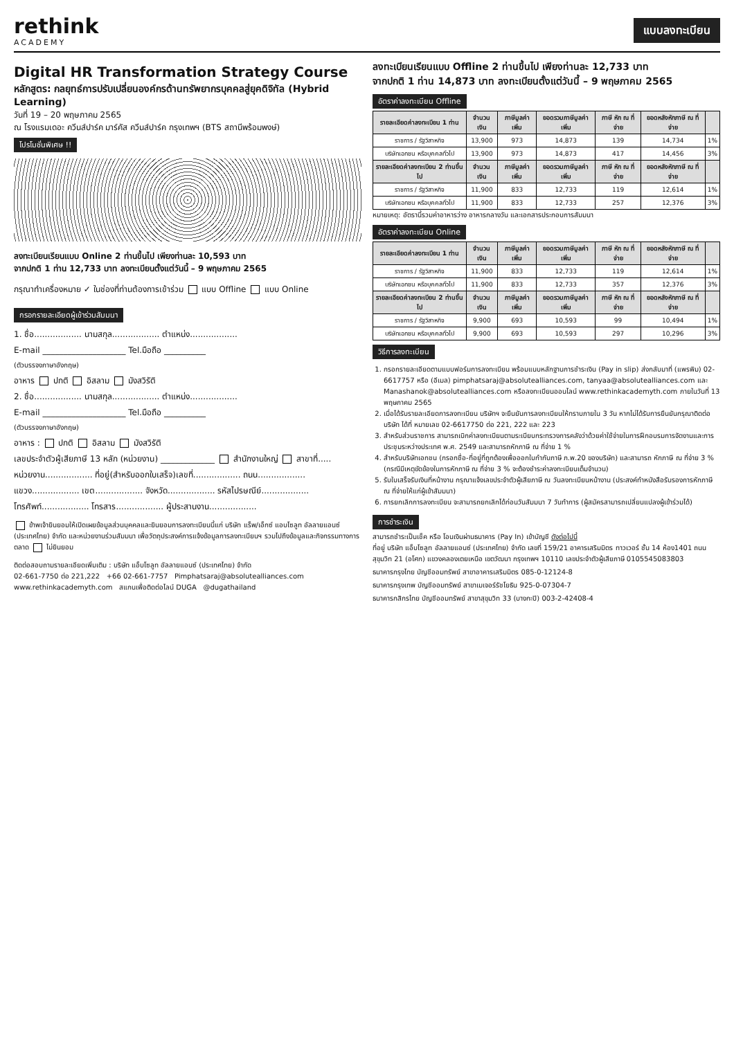rethink
ACADEMY
แบบลงทะเบียน
Digital HR Transformation Strategy Course
หลักสูตร: กลยุทธ์การปรับเปลี่ยนองค์กรด้านทรัพยากรบุคคลสู่ยุคดิจิทัล (Hybrid Learning)
วันที่ 19 – 20 พฤษภาคม 2565
ณ โรงแรมเดอะ ควีนส์ปาร์ค มาร์คัส ควีนส์ปาร์ค กรุงเทพฯ (BTS สถานีพร้อมพงษ์)
โปรโมชั่นพิเศษ !!
ลงทะเบียนเรียนแบบ Online 2 ท่านขึ้นไป เพียงท่านละ 10,593 บาท
จากปกติ 1 ท่าน 12,733 บาท ลงทะเบียนตั้งแต่วันนี้ – 9 พฤษภาคม 2565
กรุณาทำเครื่องหมาย ✓ ในช่องที่ท่านต้องการเข้าร่วม แบบ Offline แบบ Online
กรอกรายละเอียดผู้เข้าร่วมสัมมนา
1. ชื่อ.................. นามสกุล.................. ตำแหน่ง..................
E-mail ____________________ Tel.มือถือ __________
(ตัวบรรจงภาษาอังกฤษ)
อาหาร ปกติ อิสลาม มังสวิรัติ
2. ชื่อ.................. นามสกุล.................. ตำแหน่ง..................
E-mail ____________________ Tel.มือถือ __________
(ตัวบรรจงภาษาอังกฤษ)
อาหาร : ปกติ อิสลาม มังสวิรัติ
เลขประจำตัวผู้เสียภาษี 13 หลัก (หน่วยงาน) _____________ สำนักงานใหญ่ สาขาที่.....
หน่วยงาน.................. ที่อยู่(สำหรับออกใบเสร็จ)เลขที่.................. ถนน..................
แขวง.................. เขต.................. จังหวัด.................. รหัสไปรษณีย์..................
โทรศัพท์.................. โทรสาร.................. ผู้ประสานงาน..................
ข้าพเจ้ายินยอมให้เปิดเผยข้อมูลส่วนบุคคลและยินยอมการลงทะเบียนนี้แก่ บริษัท แร็พ/เอ็กซ์ แอบโซลูท อัลลายแอนซ์ (ประเทศไทย) จำกัด และหน่วยงานร่วมสัมมนา เพื่อวัตถุประสงค์การแจ้งข้อมูลการลงทะเบียนฯ รวมไปถึงข้อมูลและกิจกรรมทางการตลาด ไม่ยินยอม
ติดต่อสอบถามรายละเอียดเพิ่มเติม : บริษัท แอ็บโซลูท อัลลายแอนซ์ (ประเทศไทย) จำกัด
02-661-7750 ต่อ 221,222 +66 02-661-7757 Pimphatsaraj@absolutealliances.com www.rethinkacademyth.com สแกนเพื่อติดต่อไลน์ DUGA @dugathailand
ลงทะเบียนเรียนแบบ Offline 2 ท่านขึ้นไป เพียงท่านละ 12,733 บาท
จากปกติ 1 ท่าน 14,873 บาท ลงทะเบียนตั้งแต่วันนี้ – 9 พฤษภาคม 2565
อัตราค่าลงทะเบียน Offline
| รายละเอียดค่าลงทะเบียน 1 ท่าน | จำนวนเงิน | ภาษีมูลค่าเพิ่ม | ยอดรวมภาษีมูลค่าเพิ่ม | ภาษี หัก ณ ที่จ่าย | ยอดหลังหักภาษี ณ ที่จ่าย | |
| --- | --- | --- | --- | --- | --- | --- |
| ราชการ / รัฐวิสาหกิจ | 13,900 | 973 | 14,873 | 139 | 14,734 | 1% |
| บริษัทเอกชน หรือบุคคลทั่วไป | 13,900 | 973 | 14,873 | 417 | 14,456 | 3% |
| รายละเอียดค่าลงทะเบียน 2 ท่านขึ้นไป | จำนวนเงิน | ภาษีมูลค่าเพิ่ม | ยอดรวมภาษีมูลค่าเพิ่ม | ภาษี หัก ณ ที่จ่าย | ยอดหลังหักภาษี ณ ที่จ่าย | |
| ราชการ / รัฐวิสาหกิจ | 11,900 | 833 | 12,733 | 119 | 12,614 | 1% |
| บริษัทเอกชน หรือบุคคลทั่วไป | 11,900 | 833 | 12,733 | 257 | 12,376 | 3% |
หมายเหตุ: อัตรานี้รวมค่าอาหารว่าง อาหารกลางวัน และเอกสารประกอบการสัมมนา
อัตราค่าลงทะเบียน Online
| รายละเอียดค่าลงทะเบียน 1 ท่าน | จำนวนเงิน | ภาษีมูลค่าเพิ่ม | ยอดรวมภาษีมูลค่าเพิ่ม | ภาษี หัก ณ ที่จ่าย | ยอดหลังหักภาษี ณ ที่จ่าย | |
| --- | --- | --- | --- | --- | --- | --- |
| ราชการ / รัฐวิสาหกิจ | 11,900 | 833 | 12,733 | 119 | 12,614 | 1% |
| บริษัทเอกชน หรือบุคคลทั่วไป | 11,900 | 833 | 12,733 | 357 | 12,376 | 3% |
| รายละเอียดค่าลงทะเบียน 2 ท่านขึ้นไป | จำนวนเงิน | ภาษีมูลค่าเพิ่ม | ยอดรวมภาษีมูลค่าเพิ่ม | ภาษี หัก ณ ที่จ่าย | ยอดหลังหักภาษี ณ ที่จ่าย | |
| ราชการ / รัฐวิสาหกิจ | 9,900 | 693 | 10,593 | 99 | 10,494 | 1% |
| บริษัทเอกชน หรือบุคคลทั่วไป | 9,900 | 693 | 10,593 | 297 | 10,296 | 3% |
วิธีการลงทะเบียน
1. กรอกรายละเอียดตามแบบฟอร์มการลงทะเบียน พร้อมแนบหลักฐานการชำระเงิน (Pay in slip) ส่งกลับมาที่ (แพรพิม) 02-6617757 หรือ (อีเมล) pimphatsaraj@absolutealliances.com, tanyaa@absolutealliances.com และ Manashanok@absolutealliances.com หรือลงทะเบียนออนไลน์ www.rethinkacademyth.com ภายในวันที่ 13 พฤษภาคม 2565
2. เมื่อได้รับรายละเอียดการลงทะเบียน บริษัทฯ จะยืนยันการลงทะเบียนให้ทราบภายใน 3 วัน หากไม่ได้รับการยืนยันกรุณาติดต่อบริษัท ได้ที่ หมายเลข 02-6617750 ต่อ 221, 222 และ 223
3. สำหรับส่วนราชการ สามารถเบิกค่าลงทะเบียนตามระเบียบกระทรวงการคลังว่าด้วยค่าใช้จ่ายในการฝึกอบรมการจัดงานและการประชุมระหว่างประเทศ พ.ศ. 2549 และสามารถหักภาษี ณ ที่จ่าย 1 %
4. สำหรับบริษัทเอกชน (กรอกชื่อ-ที่อยู่ที่ถูกต้องเพื่อออกใบกำกับภาษี ภ.พ.20 ของบริษัท) และสามารถ หักภาษี ณ ที่จ่าย 3 % (กรณีมีเหตุขัดข้องในการหักภาษี ณ ที่จ่าย 3 % จะต้องชำระค่าลงทะเบียนเต็มจำนวน)
5. รับใบเสร็จรับเงินที่หน้างาน กรุณาแจ้งเลขประจำตัวผู้เสียภาษี ณ วันลงทะเบียนหน้างาน (ประสงค์ทำหนังสือรับรองการหักภาษี ณ ที่จ่ายให้แก่ผู้เข้าสัมมนา)
6. การยกเลิกการลงทะเบียน จะสามารถยกเลิกได้ก่อนวันสัมมนา 7 วันทำการ (ผู้สมัครสามารถเปลี่ยนแปลงผู้เข้าร่วมได้)
การชำระเงิน
สามารถชำระเป็นเช็ค หรือ โอนเงินผ่านธนาคาร (Pay In) เข้าบัญชี ดังต่อไปนี้
ที่อยู่ บริษัท แอ็บโซลูท อัลลายแอนซ์ (ประเทศไทย) จำกัด เลขที่ 159/21 อาคารเสริมมิตร ทาวเวอร์ ชั้น 14 ห้อง1401 ถนนสุขุมวิท 21 (อโศก) แขวงคลองเตยเหนือ เขตวัฒนา กรุงเทพฯ 10110 เลขประจำตัวผู้เสียภาษี 0105545083803
ธนาคารกรุงไทย บัญชีออมทรัพย์ สาขาอาคารเสริมมิตร 085-0-12124-8
ธนาคารกรุงเทพ บัญชีออมทรัพย์ สาขาเมเจอร์รัชโยธิน 925-0-07304-7
ธนาคารกสิกรไทย บัญชีออมทรัพย์ สาขาสุขุมวิท 33 (บางกะปิ) 003-2-42408-4